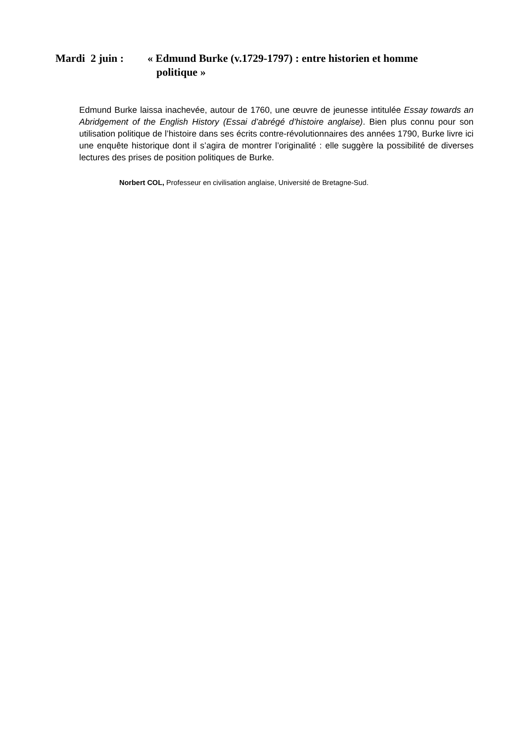Mardi 2 juin :
« Edmund Burke (v.1729-1797) : entre historien et homme
politique »
Edmund Burke laissa inachevée, autour de 1760, une œuvre de jeunesse intitulée Essay towards an Abridgement of the English History (Essai d’abrégé d’histoire anglaise). Bien plus connu pour son utilisation politique de l’histoire dans ses écrits contre-révolutionnaires des années 1790, Burke livre ici une enquête historique dont il s’agira de montrer l’originalité : elle suggère la possibilité de diverses lectures des prises de position politiques de Burke.
Norbert COL, Professeur en civilisation anglaise, Université de Bretagne-Sud.